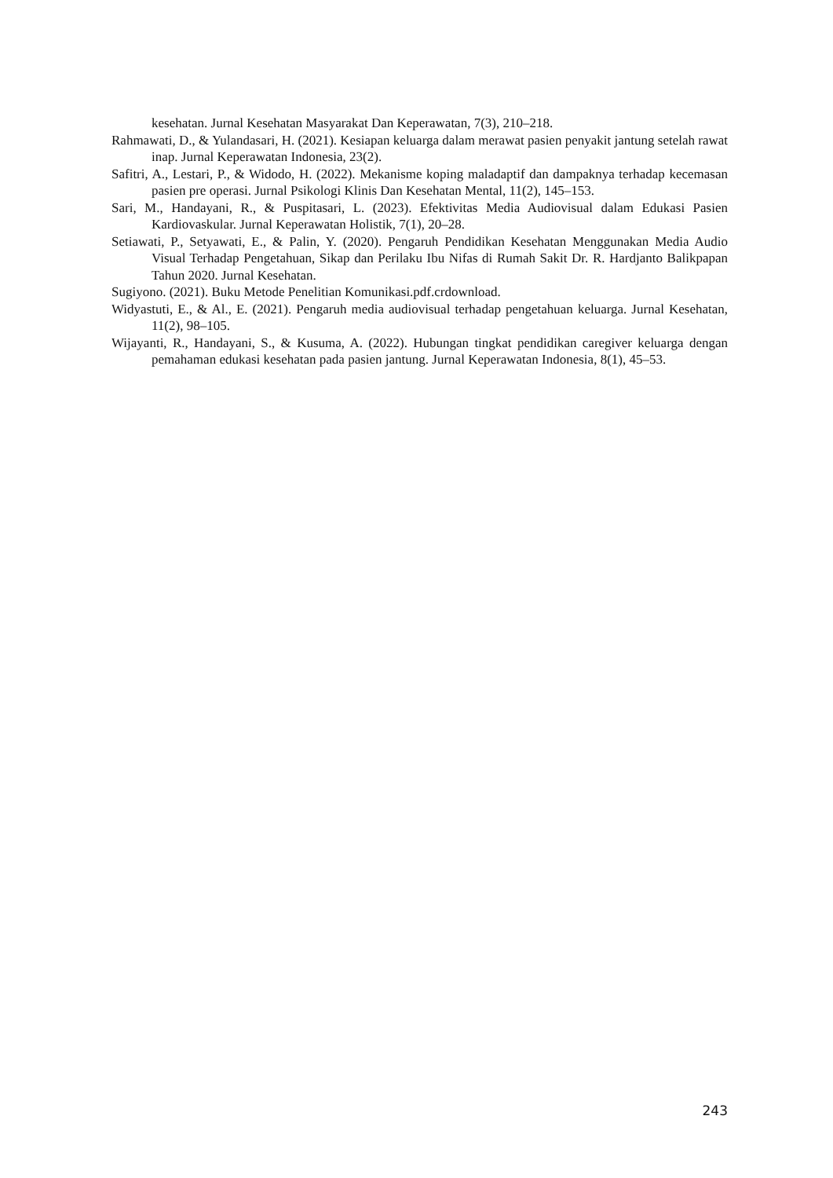kesehatan. Jurnal Kesehatan Masyarakat Dan Keperawatan, 7(3), 210–218.
Rahmawati, D., & Yulandasari, H. (2021). Kesiapan keluarga dalam merawat pasien penyakit jantung setelah rawat inap. Jurnal Keperawatan Indonesia, 23(2).
Safitri, A., Lestari, P., & Widodo, H. (2022). Mekanisme koping maladaptif dan dampaknya terhadap kecemasan pasien pre operasi. Jurnal Psikologi Klinis Dan Kesehatan Mental, 11(2), 145–153.
Sari, M., Handayani, R., & Puspitasari, L. (2023). Efektivitas Media Audiovisual dalam Edukasi Pasien Kardiovaskular. Jurnal Keperawatan Holistik, 7(1), 20–28.
Setiawati, P., Setyawati, E., & Palin, Y. (2020). Pengaruh Pendidikan Kesehatan Menggunakan Media Audio Visual Terhadap Pengetahuan, Sikap dan Perilaku Ibu Nifas di Rumah Sakit Dr. R. Hardjanto Balikpapan Tahun 2020. Jurnal Kesehatan.
Sugiyono. (2021). Buku Metode Penelitian Komunikasi.pdf.crdownload.
Widyastuti, E., & Al., E. (2021). Pengaruh media audiovisual terhadap pengetahuan keluarga. Jurnal Kesehatan, 11(2), 98–105.
Wijayanti, R., Handayani, S., & Kusuma, A. (2022). Hubungan tingkat pendidikan caregiver keluarga dengan pemahaman edukasi kesehatan pada pasien jantung. Jurnal Keperawatan Indonesia, 8(1), 45–53.
243